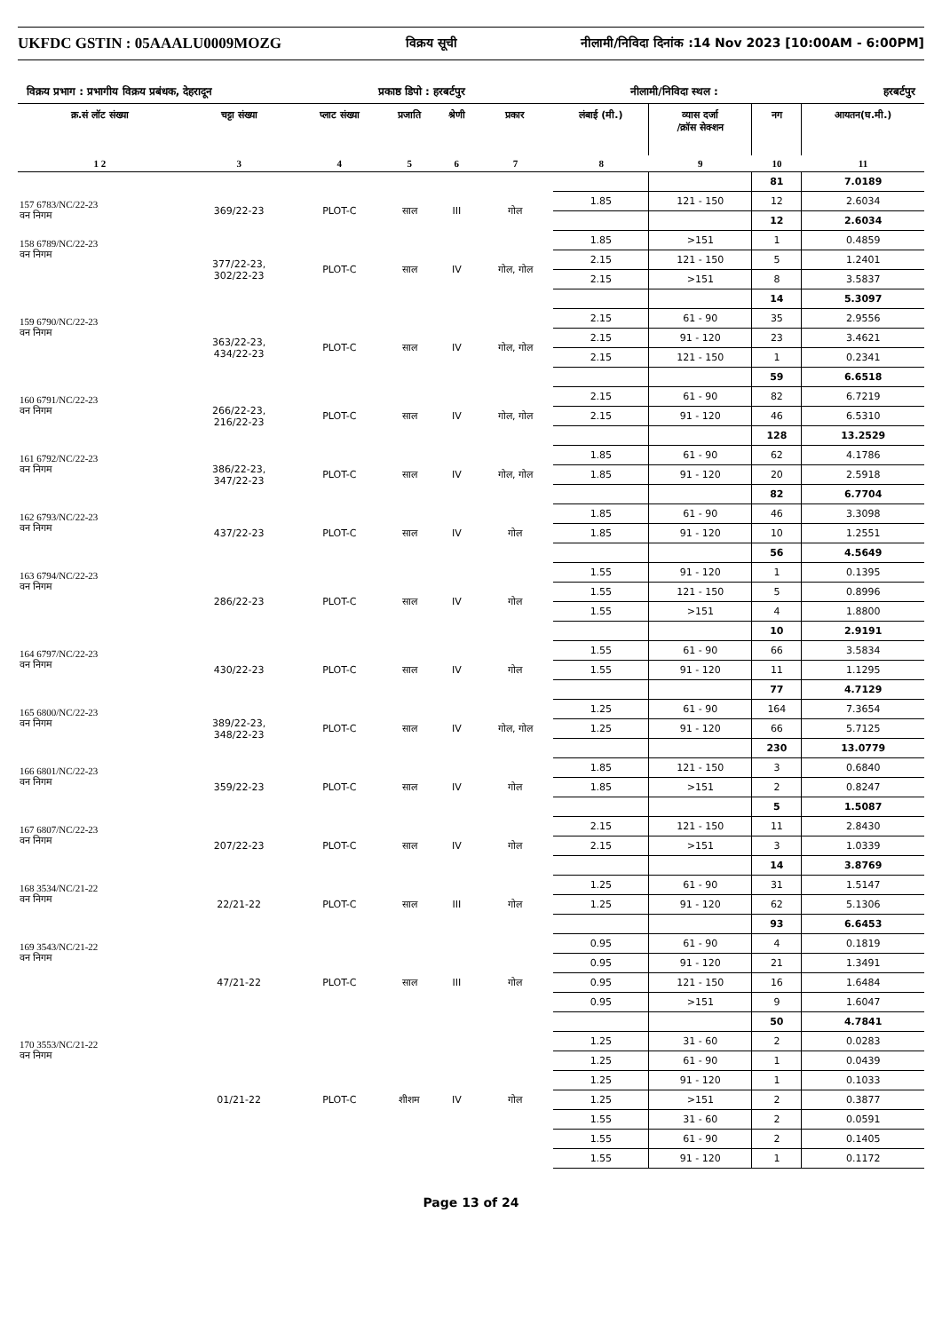UKFDC GSTIN : 05AAALU0009MOZG विक्रय सूची नीलामी/निविदा दिनांक :14 Nov 2023 [10:00AM - 6:00PM]
विक्रय प्रभाग : प्रभागीय विक्रय प्रबंधक, देहरादून प्रकाष्ठ डिपो : हरबर्टपुर नीलामी/निविदा स्थल : हरबर्टपुर
| क्र.सं लॉट संख्या | चट्टा संख्या | प्लाट संख्या | प्रजाति | श्रेणी | प्रकार | लंबाई (मी.) | व्यास दर्जा /क्रॉस सेक्शन | नग | आयतन(घ.मी.) |
| --- | --- | --- | --- | --- | --- | --- | --- | --- | --- |
| 1 2 | 3 | 4 | 5 | 6 | 7 | 8 | 9 | 10 | 11 |
| | | | | | | | | 81 | 7.0189 |
| 157 6783/NC/22-23 वन निगम | 369/22-23 | PLOT-C | साल | III | गोल | 1.85 | 121 - 150 | 12 | 2.6034 |
| | | | | | | | | 12 | 2.6034 |
| 158 6789/NC/22-23 वन निगम | 377/22-23, 302/22-23 | PLOT-C | साल | IV | गोल, गोल | 1.85 | >151 | 1 | 0.4859 |
| | | | | | | 2.15 | 121 - 150 | 5 | 1.2401 |
| | | | | | | 2.15 | >151 | 8 | 3.5837 |
| | | | | | | | | 14 | 5.3097 |
| 159 6790/NC/22-23 वन निगम | 363/22-23, 434/22-23 | PLOT-C | साल | IV | गोल, गोल | 2.15 | 61 - 90 | 35 | 2.9556 |
| | | | | | | 2.15 | 91 - 120 | 23 | 3.4621 |
| | | | | | | 2.15 | 121 - 150 | 1 | 0.2341 |
| | | | | | | | | 59 | 6.6518 |
| 160 6791/NC/22-23 वन निगम | 266/22-23, 216/22-23 | PLOT-C | साल | IV | गोल, गोल | 2.15 | 61 - 90 | 82 | 6.7219 |
| | | | | | | 2.15 | 91 - 120 | 46 | 6.5310 |
| | | | | | | | | 128 | 13.2529 |
| 161 6792/NC/22-23 वन निगम | 386/22-23, 347/22-23 | PLOT-C | साल | IV | गोल, गोल | 1.85 | 61 - 90 | 62 | 4.1786 |
| | | | | | | 1.85 | 91 - 120 | 20 | 2.5918 |
| | | | | | | | | 82 | 6.7704 |
| 162 6793/NC/22-23 वन निगम | 437/22-23 | PLOT-C | साल | IV | गोल | 1.85 | 61 - 90 | 46 | 3.3098 |
| | | | | | | 1.85 | 91 - 120 | 10 | 1.2551 |
| | | | | | | | | 56 | 4.5649 |
| 163 6794/NC/22-23 वन निगम | 286/22-23 | PLOT-C | साल | IV | गोल | 1.55 | 91 - 120 | 1 | 0.1395 |
| | | | | | | 1.55 | 121 - 150 | 5 | 0.8996 |
| | | | | | | 1.55 | >151 | 4 | 1.8800 |
| | | | | | | | | 10 | 2.9191 |
| 164 6797/NC/22-23 वन निगम | 430/22-23 | PLOT-C | साल | IV | गोल | 1.55 | 61 - 90 | 66 | 3.5834 |
| | | | | | | 1.55 | 91 - 120 | 11 | 1.1295 |
| | | | | | | | | 77 | 4.7129 |
| 165 6800/NC/22-23 वन निगम | 389/22-23, 348/22-23 | PLOT-C | साल | IV | गोल, गोल | 1.25 | 61 - 90 | 164 | 7.3654 |
| | | | | | | 1.25 | 91 - 120 | 66 | 5.7125 |
| | | | | | | | | 230 | 13.0779 |
| 166 6801/NC/22-23 वन निगम | 359/22-23 | PLOT-C | साल | IV | गोल | 1.85 | 121 - 150 | 3 | 0.6840 |
| | | | | | | 1.85 | >151 | 2 | 0.8247 |
| | | | | | | | | 5 | 1.5087 |
| 167 6807/NC/22-23 वन निगम | 207/22-23 | PLOT-C | साल | IV | गोल | 2.15 | 121 - 150 | 11 | 2.8430 |
| | | | | | | 2.15 | >151 | 3 | 1.0339 |
| | | | | | | | | 14 | 3.8769 |
| 168 3534/NC/21-22 वन निगम | 22/21-22 | PLOT-C | साल | III | गोल | 1.25 | 61 - 90 | 31 | 1.5147 |
| | | | | | | 1.25 | 91 - 120 | 62 | 5.1306 |
| | | | | | | | | 93 | 6.6453 |
| 169 3543/NC/21-22 वन निगम | 47/21-22 | PLOT-C | साल | III | गोल | 0.95 | 61 - 90 | 4 | 0.1819 |
| | | | | | | 0.95 | 91 - 120 | 21 | 1.3491 |
| | | | | | | 0.95 | 121 - 150 | 16 | 1.6484 |
| | | | | | | 0.95 | >151 | 9 | 1.6047 |
| | | | | | | | | 50 | 4.7841 |
| 170 3553/NC/21-22 वन निगम | 01/21-22 | PLOT-C | शीशम | IV | गोल | 1.25 | 31 - 60 | 2 | 0.0283 |
| | | | | | | 1.25 | 61 - 90 | 1 | 0.0439 |
| | | | | | | 1.25 | 91 - 120 | 1 | 0.1033 |
| | | | | | | 1.25 | >151 | 2 | 0.3877 |
| | | | | | | 1.55 | 31 - 60 | 2 | 0.0591 |
| | | | | | | 1.55 | 61 - 90 | 2 | 0.1405 |
| | | | | | | 1.55 | 91 - 120 | 1 | 0.1172 |
Page 13 of 24